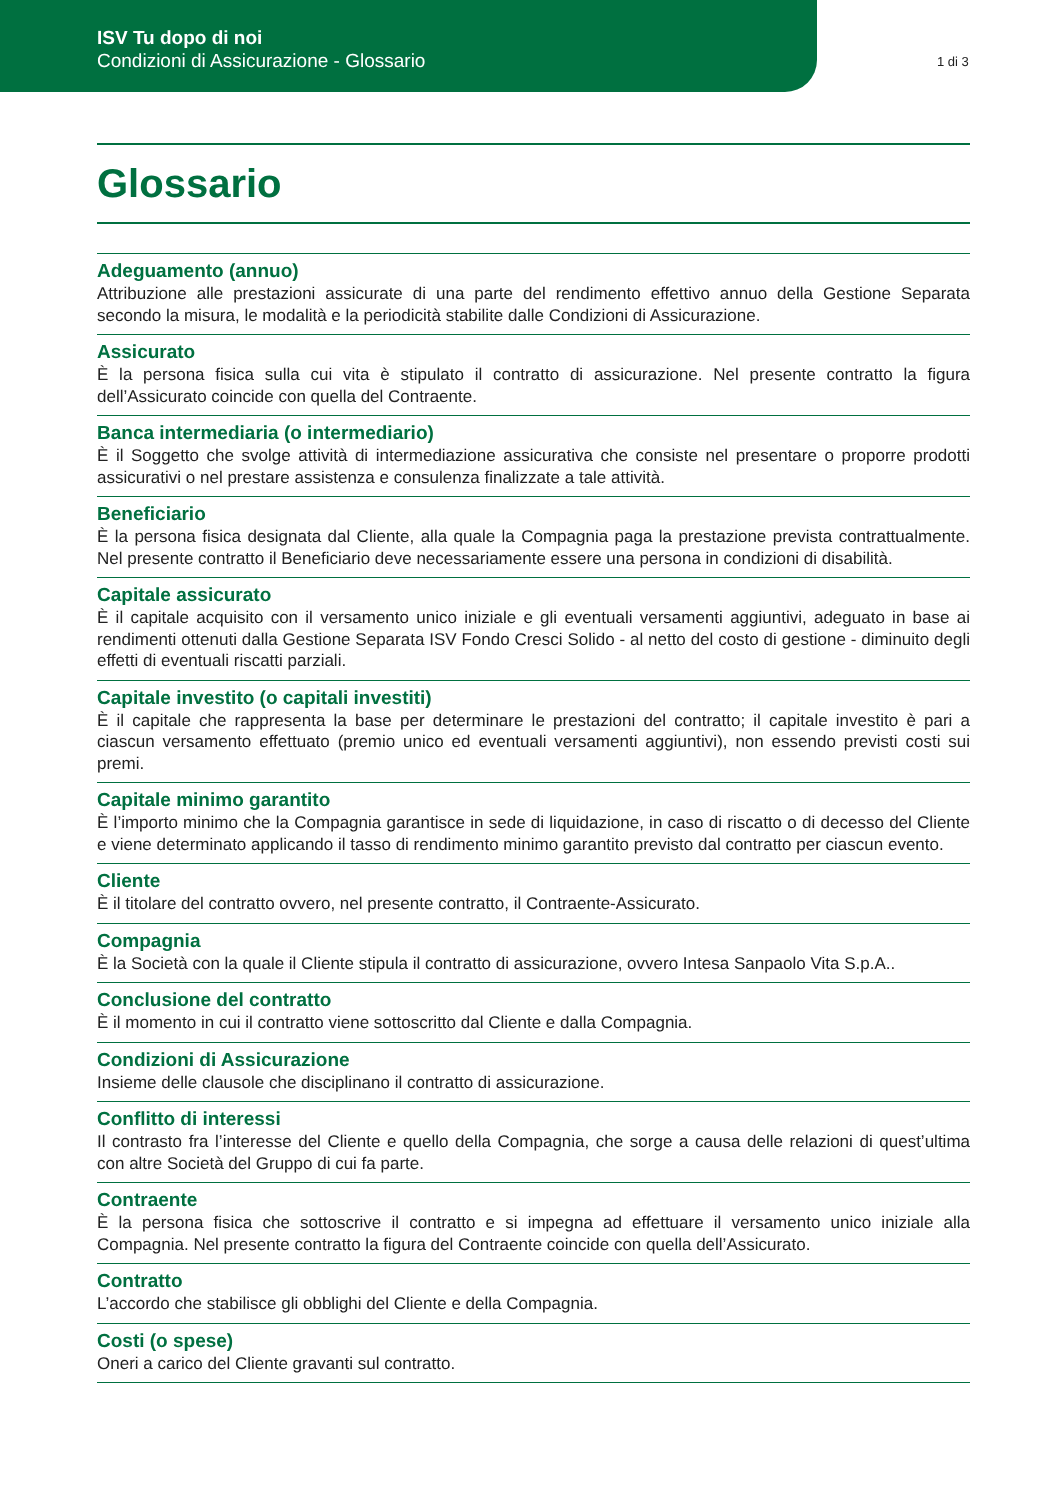ISV Tu dopo di noi
Condizioni di Assicurazione - Glossario
1 di 3
Glossario
Adeguamento (annuo)
Attribuzione alle prestazioni assicurate di una parte del rendimento effettivo annuo della Gestione Separata secondo la misura, le modalità e la periodicità stabilite dalle Condizioni di Assicurazione.
Assicurato
È la persona fisica sulla cui vita è stipulato il contratto di assicurazione. Nel presente contratto la figura dell’Assicurato coincide con quella del Contraente.
Banca intermediaria (o intermediario)
È il Soggetto che svolge attività di intermediazione assicurativa che consiste nel presentare o proporre prodotti assicurativi o nel prestare assistenza e consulenza finalizzate a tale attività.
Beneficiario
È la persona fisica designata dal Cliente, alla quale la Compagnia paga la prestazione prevista contrattualmente. Nel presente contratto il Beneficiario deve necessariamente essere una persona in condizioni di disabilità.
Capitale assicurato
È il capitale acquisito con il versamento unico iniziale e gli eventuali versamenti aggiuntivi, adeguato in base ai rendimenti ottenuti dalla Gestione Separata ISV Fondo Cresci Solido - al netto del costo di gestione - diminuito degli effetti di eventuali riscatti parziali.
Capitale investito (o capitali investiti)
È il capitale che rappresenta la base per determinare le prestazioni del contratto; il capitale investito è pari a ciascun versamento effettuato (premio unico ed eventuali versamenti aggiuntivi), non essendo previsti costi sui premi.
Capitale minimo garantito
È l’importo minimo che la Compagnia garantisce in sede di liquidazione, in caso di riscatto o di decesso del Cliente e viene determinato applicando il tasso di rendimento minimo garantito previsto dal contratto per ciascun evento.
Cliente
È il titolare del contratto ovvero, nel presente contratto, il Contraente-Assicurato.
Compagnia
È la Società con la quale il Cliente stipula il contratto di assicurazione, ovvero Intesa Sanpaolo Vita S.p.A..
Conclusione del contratto
È il momento in cui il contratto viene sottoscritto dal Cliente e dalla Compagnia.
Condizioni di Assicurazione
Insieme delle clausole che disciplinano il contratto di assicurazione.
Conflitto di interessi
Il contrasto fra l’interesse del Cliente e quello della Compagnia, che sorge a causa delle relazioni di quest’ultima con altre Società del Gruppo di cui fa parte.
Contraente
È la persona fisica che sottoscrive il contratto e si impegna ad effettuare il versamento unico iniziale alla Compagnia. Nel presente contratto la figura del Contraente coincide con quella dell’Assicurato.
Contratto
L’accordo che stabilisce gli obblighi del Cliente e della Compagnia.
Costi (o spese)
Oneri a carico del Cliente gravanti sul contratto.